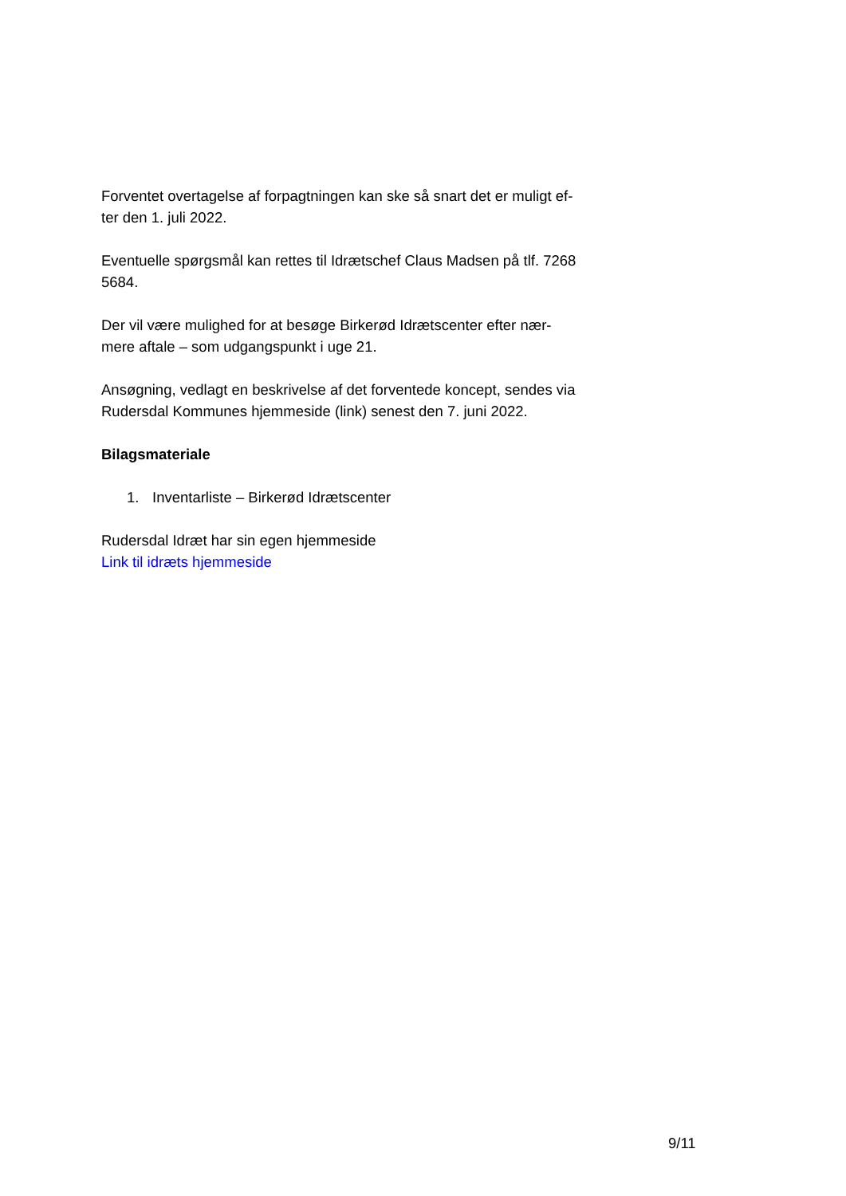Forventet overtagelse af forpagtningen kan ske så snart det er muligt ef-
ter den 1. juli 2022.
Eventuelle spørgsmål kan rettes til Idrætschef Claus Madsen på tlf. 7268 5684.
Der vil være mulighed for at besøge Birkerød Idrætscenter efter nær-
mere aftale – som udgangspunkt i uge 21.
Ansøgning, vedlagt en beskrivelse af det forventede koncept, sendes via Rudersdal Kommunes hjemmeside (link) senest den 7. juni 2022.
Bilagsmateriale
1. Inventarliste – Birkerød Idrætscenter
Rudersdal Idræt har sin egen hjemmeside
Link til idræts hjemmeside
9/11